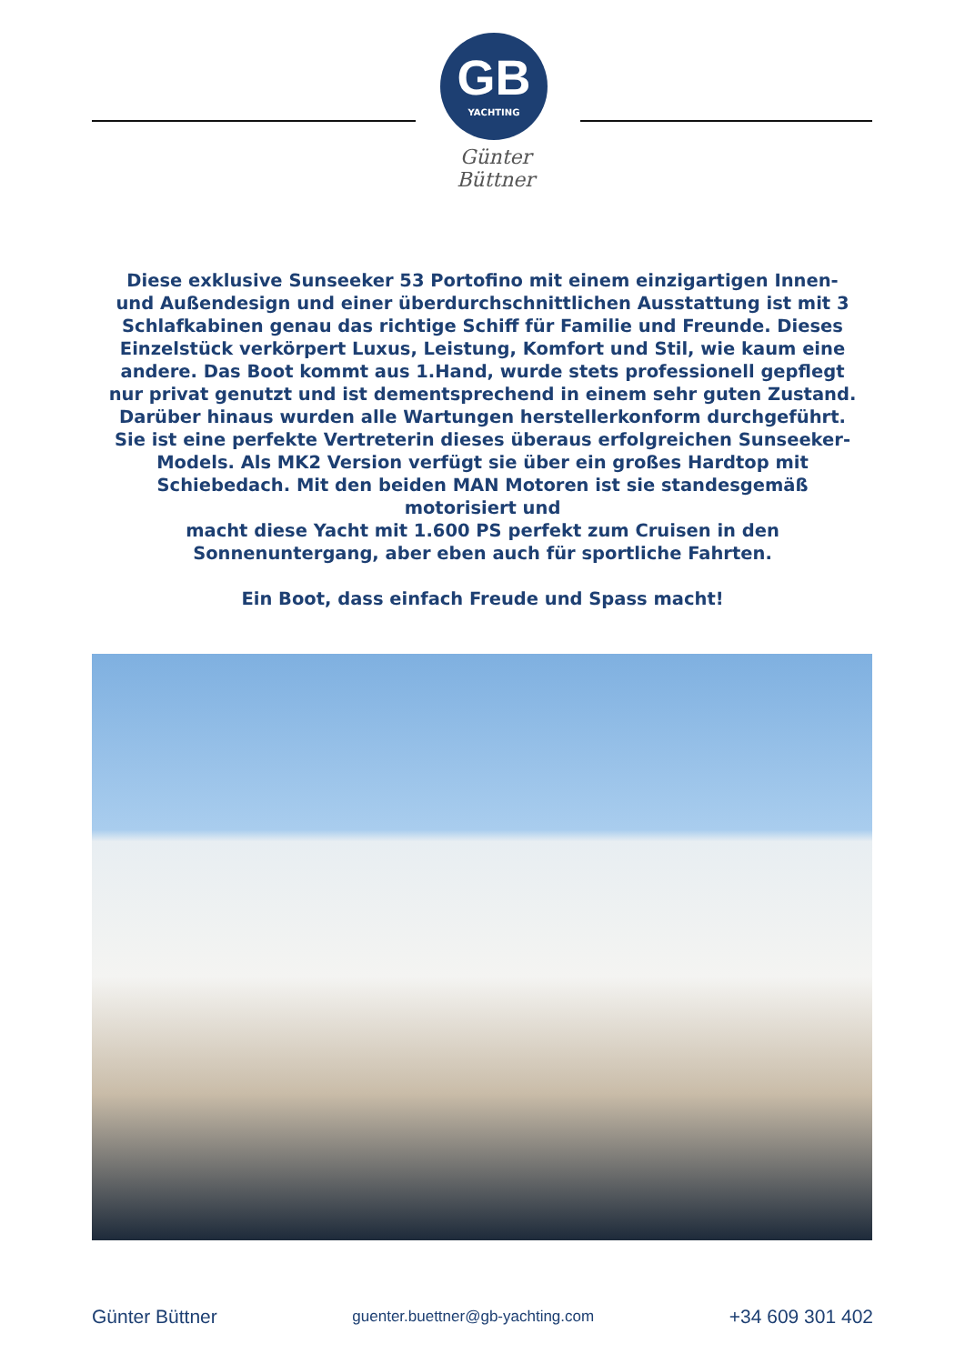GB
YACHTING
Günter Büttner
Diese exklusive Sunseeker 53 Portofino mit einem einzigartigen Innen- und Außendesign und einer überdurchschnittlichen Ausstattung ist mit 3 Schlafkabinen genau das richtige Schiff für Familie und Freunde. Dieses Einzelstück verkörpert Luxus, Leistung, Komfort und Stil, wie kaum eine andere. Das Boot kommt aus 1.Hand, wurde stets professionell gepflegt nur privat genutzt und ist dementsprechend in einem sehr guten Zustand. Darüber hinaus wurden alle Wartungen herstellerkonform durchgeführt. Sie ist eine perfekte Vertreterin dieses überaus erfolgreichen Sunseeker-Models. Als MK2 Version verfügt sie über ein großes Hardtop mit Schiebedach. Mit den beiden MAN Motoren ist sie standesgemäß motorisiert und
macht diese Yacht mit 1.600 PS perfekt zum Cruisen in den Sonnenuntergang, aber eben auch für sportliche Fahrten.
Ein Boot, dass einfach Freude und Spass macht!
Günter Büttner guenter.buettner@gb-yachting.com +34 609 301 402